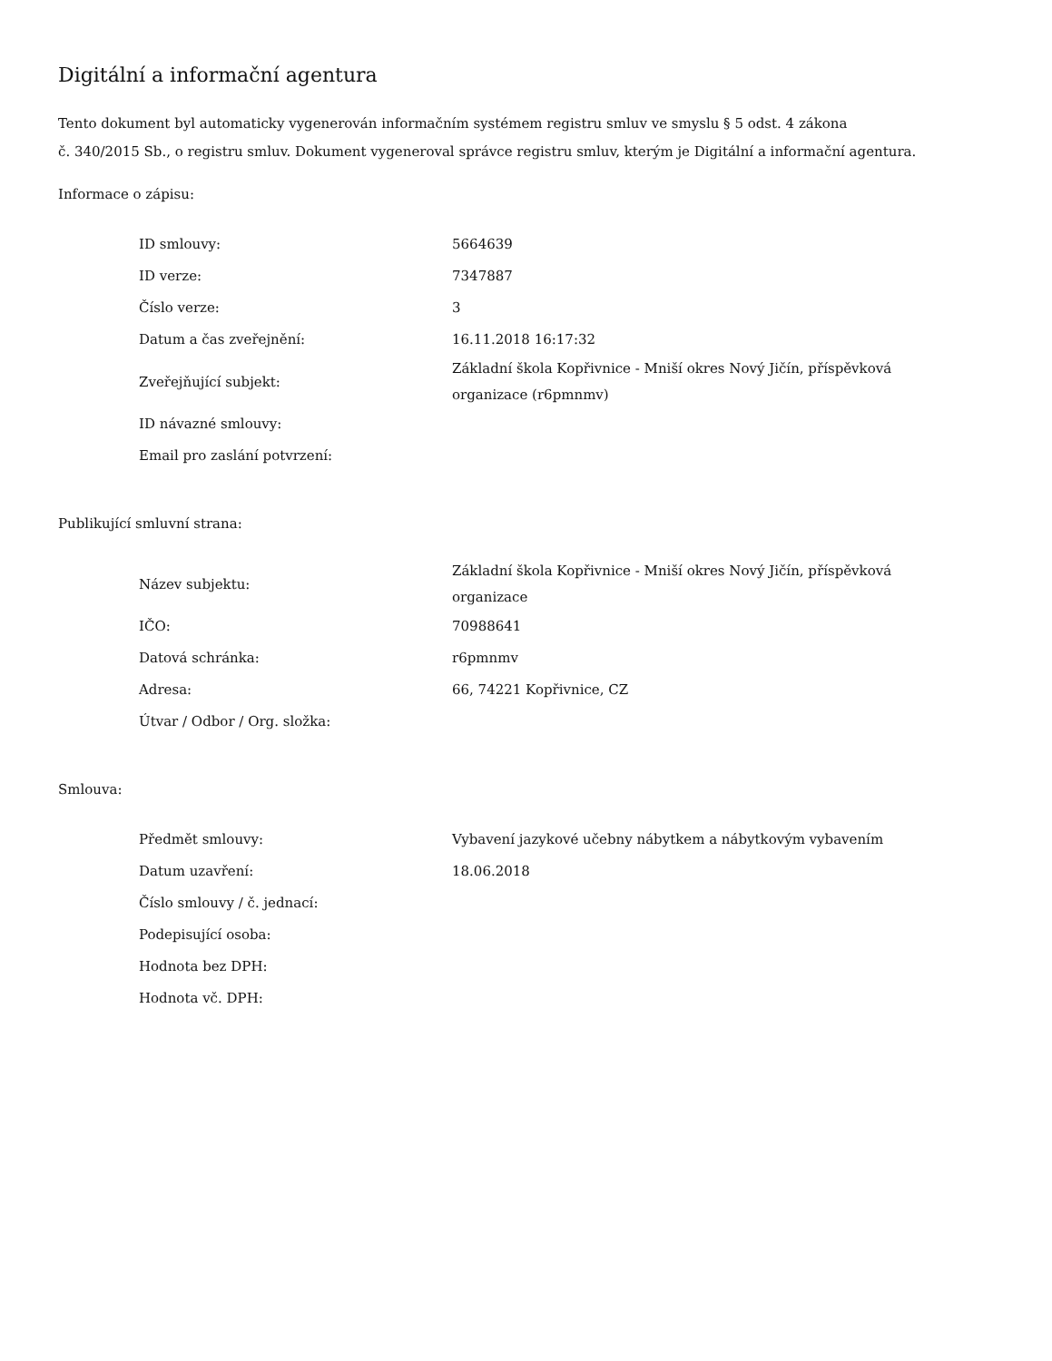Digitální a informační agentura
Tento dokument byl automaticky vygenerován informačním systémem registru smluv ve smyslu § 5 odst. 4 zákona
č. 340/2015 Sb., o registru smluv. Dokument vygeneroval správce registru smluv, kterým je Digitální a informační agentura.
Informace o zápisu:
| ID smlouvy: | 5664639 |
| ID verze: | 7347887 |
| Číslo verze: | 3 |
| Datum a čas zveřejnění: | 16.11.2018 16:17:32 |
| Zveřejňující subjekt: | Základní škola Kopřivnice - Mniší okres Nový Jičín, příspěvková organizace (r6pmnmv) |
| ID návazné smlouvy: | |
| Email pro zaslání potvrzení: | |
Publikující smluvní strana:
| Název subjektu: | Základní škola Kopřivnice - Mniší okres Nový Jičín, příspěvková organizace |
| IČO: | 70988641 |
| Datová schránka: | r6pmnmv |
| Adresa: | 66, 74221 Kopřivnice, CZ |
| Útvar / Odbor / Org. složka: | |
Smlouva:
| Předmět smlouvy: | Vybavení jazykové učebny nábytkem a nábytkovým vybavením |
| Datum uzavření: | 18.06.2018 |
| Číslo smlouvy / č. jednací: | |
| Podepisující osoba: | |
| Hodnota bez DPH: | |
| Hodnota vč. DPH: | |